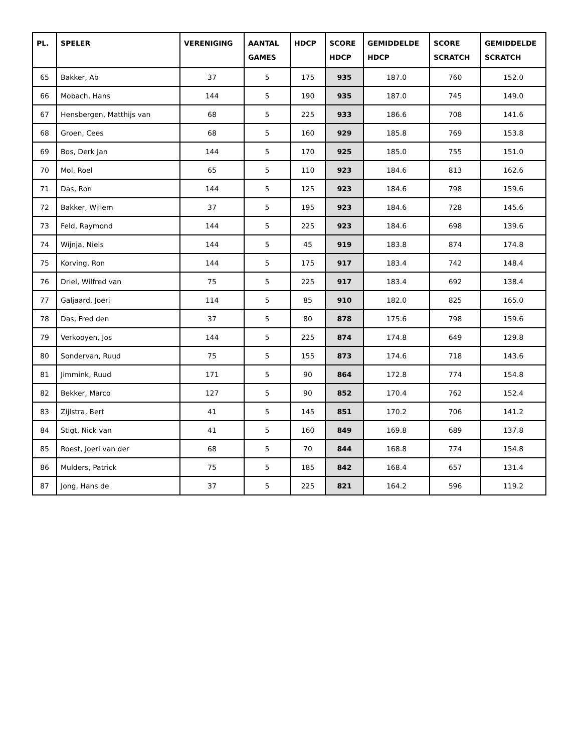| PL. | SPELER | VERENIGING | AANTAL GAMES | HDCP | SCORE HDCP | GEMIDDELDE HDCP | SCORE SCRATCH | GEMIDDELDE SCRATCH |
| --- | --- | --- | --- | --- | --- | --- | --- | --- |
| 65 | Bakker, Ab | 37 | 5 | 175 | 935 | 187.0 | 760 | 152.0 |
| 66 | Mobach, Hans | 144 | 5 | 190 | 935 | 187.0 | 745 | 149.0 |
| 67 | Hensbergen, Matthijs van | 68 | 5 | 225 | 933 | 186.6 | 708 | 141.6 |
| 68 | Groen, Cees | 68 | 5 | 160 | 929 | 185.8 | 769 | 153.8 |
| 69 | Bos, Derk Jan | 144 | 5 | 170 | 925 | 185.0 | 755 | 151.0 |
| 70 | Mol, Roel | 65 | 5 | 110 | 923 | 184.6 | 813 | 162.6 |
| 71 | Das, Ron | 144 | 5 | 125 | 923 | 184.6 | 798 | 159.6 |
| 72 | Bakker, Willem | 37 | 5 | 195 | 923 | 184.6 | 728 | 145.6 |
| 73 | Feld, Raymond | 144 | 5 | 225 | 923 | 184.6 | 698 | 139.6 |
| 74 | Wijnja, Niels | 144 | 5 | 45 | 919 | 183.8 | 874 | 174.8 |
| 75 | Korving, Ron | 144 | 5 | 175 | 917 | 183.4 | 742 | 148.4 |
| 76 | Driel, Wilfred van | 75 | 5 | 225 | 917 | 183.4 | 692 | 138.4 |
| 77 | Galjaard, Joeri | 114 | 5 | 85 | 910 | 182.0 | 825 | 165.0 |
| 78 | Das, Fred den | 37 | 5 | 80 | 878 | 175.6 | 798 | 159.6 |
| 79 | Verkooyen, Jos | 144 | 5 | 225 | 874 | 174.8 | 649 | 129.8 |
| 80 | Sondervan, Ruud | 75 | 5 | 155 | 873 | 174.6 | 718 | 143.6 |
| 81 | Jimmink, Ruud | 171 | 5 | 90 | 864 | 172.8 | 774 | 154.8 |
| 82 | Bekker, Marco | 127 | 5 | 90 | 852 | 170.4 | 762 | 152.4 |
| 83 | Zijlstra, Bert | 41 | 5 | 145 | 851 | 170.2 | 706 | 141.2 |
| 84 | Stigt, Nick van | 41 | 5 | 160 | 849 | 169.8 | 689 | 137.8 |
| 85 | Roest, Joeri van der | 68 | 5 | 70 | 844 | 168.8 | 774 | 154.8 |
| 86 | Mulders, Patrick | 75 | 5 | 185 | 842 | 168.4 | 657 | 131.4 |
| 87 | Jong, Hans de | 37 | 5 | 225 | 821 | 164.2 | 596 | 119.2 |